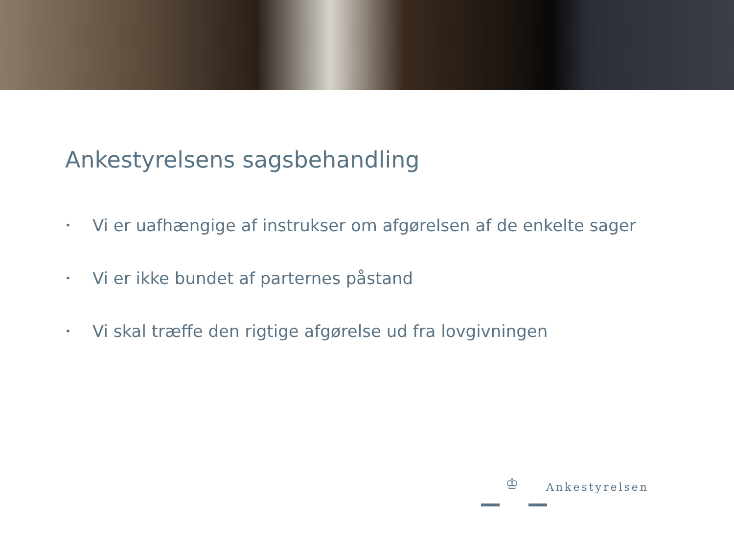Ankestyrelsens sagsbehandling
• Vi er uafhængige af instrukser om afgørelsen af de enkelte sager
• Vi er ikke bundet af parternes påstand
• Vi skal træffe den rigtige afgørelse ud fra lovgivningen
♔ Ankestyrelsen